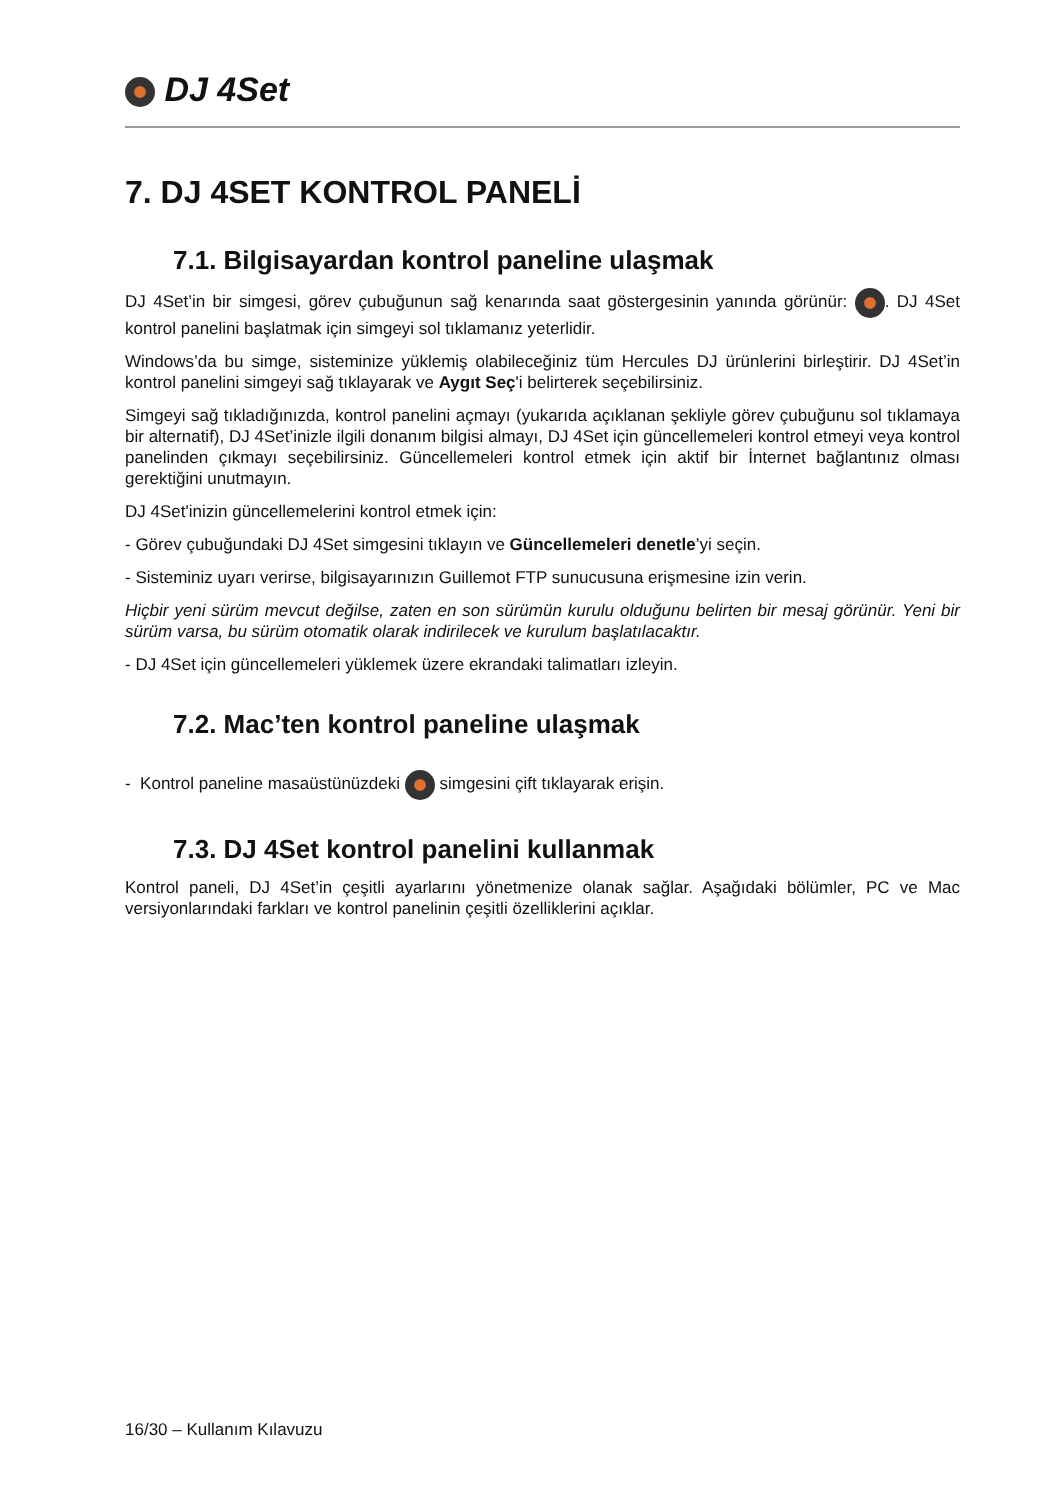DJ 4Set
7. DJ 4SET KONTROL PANELİ
7.1. Bilgisayardan kontrol paneline ulaşmak
DJ 4Set’in bir simgesi, görev çubuğunun sağ kenarında saat göstergesinin yanında görünür: . DJ 4Set kontrol panelini başlatmak için simgeyi sol tıklamanız yeterlidir.
Windows’da bu simge, sisteminize yüklemiş olabileceğiniz tüm Hercules DJ ürünlerini birleştirir. DJ 4Set’in kontrol panelini simgeyi sağ tıklayarak ve Aygıt Seç'i belirterek seçebilirsiniz.
Simgeyi sağ tıkladığınızda, kontrol panelini açmayı (yukarıda açıklanan şekliyle görev çubuğunu sol tıklamaya bir alternatif), DJ 4Set’inizle ilgili donanım bilgisi almayı, DJ 4Set için güncellemeleri kontrol etmeyi veya kontrol panelinden çıkmayı seçebilirsiniz. Güncellemeleri kontrol etmek için aktif bir İnternet bağlantınız olması gerektiğini unutmayın.
DJ 4Set'inizin güncellemelerini kontrol etmek için:
- Görev çubuğundaki DJ 4Set simgesini tıklayın ve Güncellemeleri denetle’yi seçin.
- Sisteminiz uyarı verirse, bilgisayarınızın Guillemot FTP sunucusuna erişmesine izin verin.
Hiçbir yeni sürüm mevcut değilse, zaten en son sürümün kurulu olduğunu belirten bir mesaj görünür. Yeni bir sürüm varsa, bu sürüm otomatik olarak indirilecek ve kurulum başlatılacaktır.
- DJ 4Set için güncellemeleri yüklemek üzere ekrandaki talimatları izleyin.
7.2. Mac’ten kontrol paneline ulaşmak
- Kontrol paneline masaüstünüzdeki simgesini çift tıklayarak erişin.
7.3. DJ 4Set kontrol panelini kullanmak
Kontrol paneli, DJ 4Set’in çeşitli ayarlarını yönetmenize olanak sağlar. Aşağıdaki bölümler, PC ve Mac versiyonlarındaki farkları ve kontrol panelinin çeşitli özelliklerini açıklar.
16/30 – Kullanım Kılavuzu